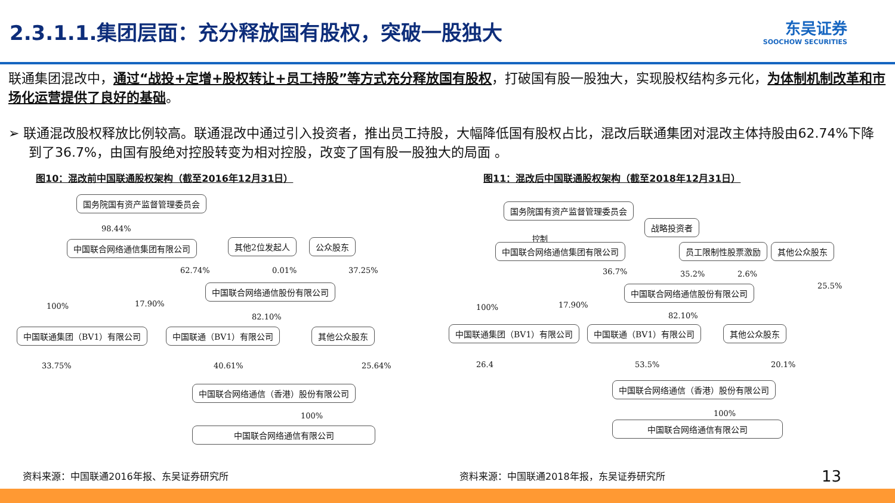2.3.1.1.集团层面：充分释放国有股权，突破一股独大
东吴证券
SOOCHOW SECURITIES
联通集团混改中，通过“战投+定增+股权转让+员工持股”等方式充分释放国有股权，打破国有股一股独大，实现股权结构多元化，为体制机制改革和市场化运营提供了良好的基础。
➢ 联通混改股权释放比例较高。联通混改中通过引入投资者，推出员工持股，大幅降低国有股权占比，混改后联通集团对混改主体持股由62.74%下降到了36.7%，由国有股绝对控股转变为相对控股，改变了国有股一股独大的局面 。
图10：混改前中国联通股权架构（截至2016年12月31日）
国务院国有资产监督管理委员会
98.44%
中国联合网络通信集团有限公司 其他2位发起人 公众股东
62.74% 0.01% 37.25%
中国联合网络通信股份有限公司
100% 17.90%
82.10%
中国联通集团（BV1）有限公司 中国联通（BV1）有限公司 其他公众股东
33.75% 40.61% 25.64%
中国联合网络通信（香港）股份有限公司
100%
中国联合网络通信有限公司
图11：混改后中国联通股权架构（截至2018年12月31日）
国务院国有资产监督管理委员会
战略投资者
控制
中国联合网络通信集团有限公司 员工限制性股票激励 其他公众股东
36.7% 35.2% 2.6%
25.5%
中国联合网络通信股份有限公司
100% 17.90%
82.10%
中国联通集团（BV1）有限公司 中国联通（BV1）有限公司 其他公众股东
26.4 53.5% 20.1%
中国联合网络通信（香港）股份有限公司
100%
中国联合网络通信有限公司
资料来源：中国联通2016年报、东吴证券研究所
资料来源：中国联通2018年报，东吴证券研究所
13